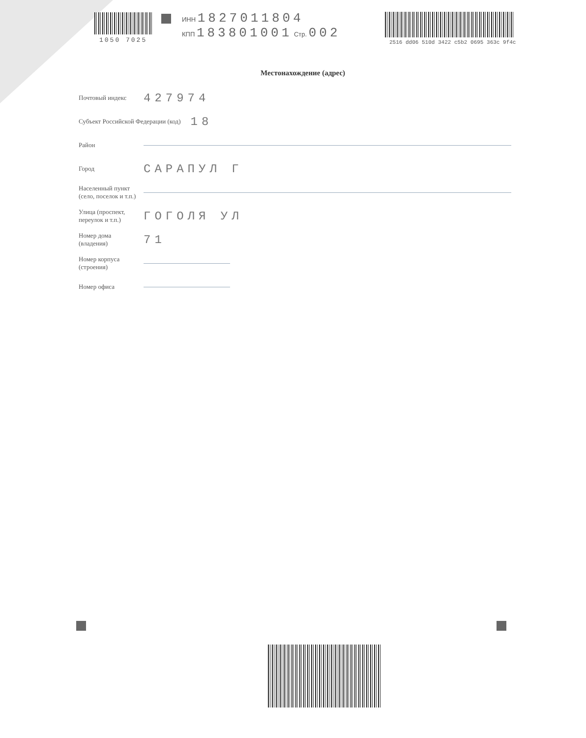1050 7025
ИНН 1827011804
КПП 183801001 Стр. 002
2516 dd06 510d 3422 c5b2 0695 363c 9f4c
Местонахождение (адрес)
Почтовый индекс
427974
Субъект Российской Федерации (код)
18
Район
Город
САРАПУЛ Г
Населенный пункт
(село, поселок и т.п.)
Улица (проспект,
переулок и т.п.)
ГОГОЛЯ УЛ
Номер дома
(владения)
71
Номер корпуса
(строения)
Номер офиса